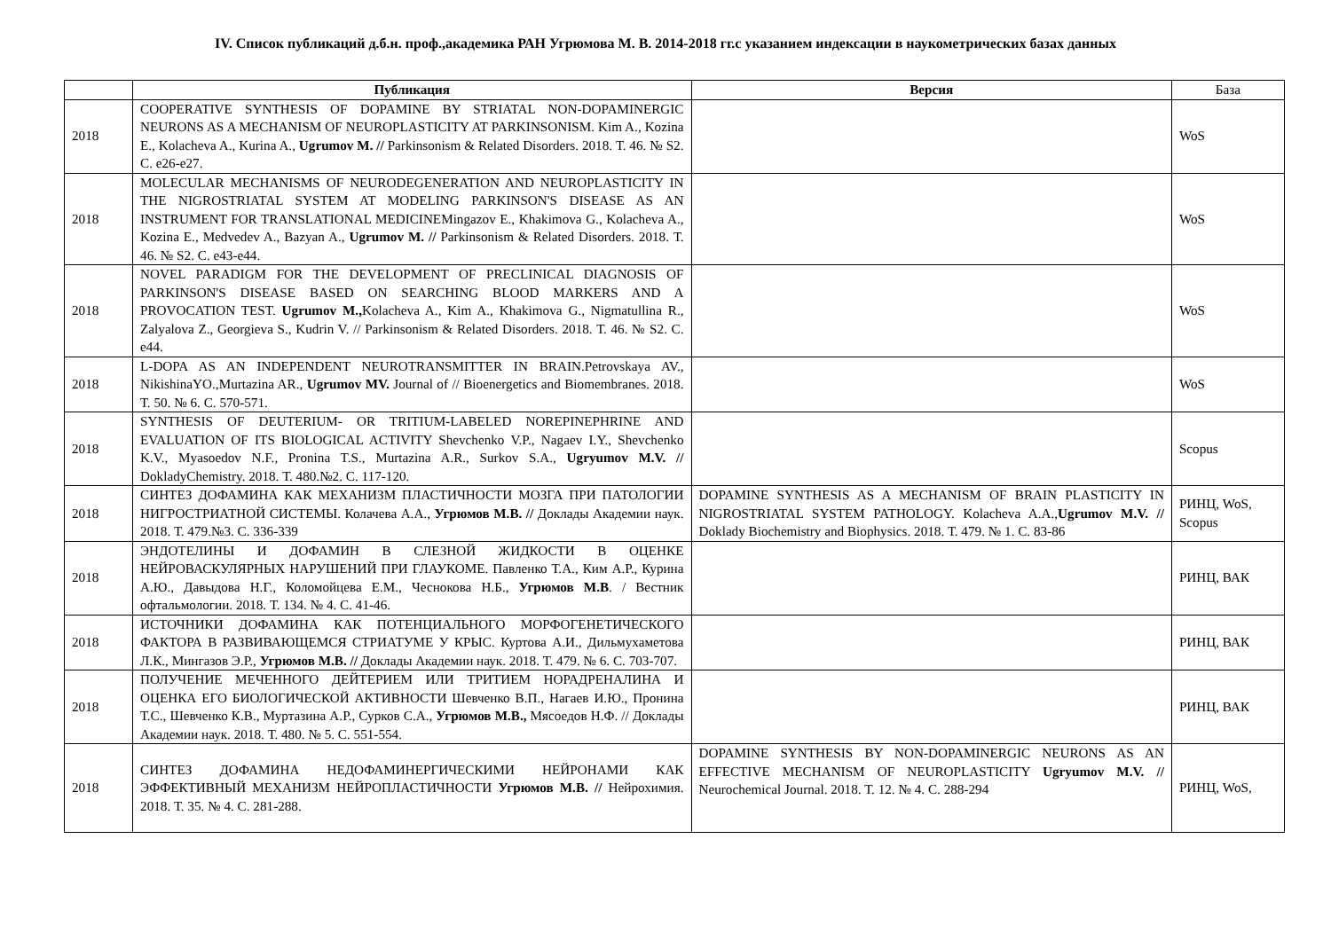IV. Список публикаций д.б.н. проф.,академика РАН Угрюмова М. В. 2014-2018 гг.с указанием индексации в наукометрических базах данных
| | Публикация | Версия | База |
| --- | --- | --- | --- |
| 2018 | COOPERATIVE SYNTHESIS OF DOPAMINE BY STRIATAL NON-DOPAMINERGIC NEURONS AS A MECHANISM OF NEUROPLASTICITY AT PARKINSONISM. Kim A., Kozina E., Kolacheva A., Kurina A., Ugrumov M. // Parkinsonism & Related Disorders. 2018. Т. 46. № S2. С. e26-e27. | | WoS |
| 2018 | MOLECULAR MECHANISMS OF NEURODEGENERATION AND NEUROPLASTICITY IN THE NIGROSTRIATAL SYSTEM AT MODELING PARKINSON'S DISEASE AS AN INSTRUMENT FOR TRANSLATIONAL MEDICINEMingazov E., Khakimova G., Kolacheva A., Kozina E., Medvedev A., Bazyan A., Ugrumov M. // Parkinsonism & Related Disorders. 2018. Т. 46. № S2. С. e43-e44. | | WoS |
| 2018 | NOVEL PARADIGM FOR THE DEVELOPMENT OF PRECLINICAL DIAGNOSIS OF PARKINSON'S DISEASE BASED ON SEARCHING BLOOD MARKERS AND A PROVOCATION TEST. Ugrumov M., Kolacheva A., Kim A., Khakimova G., Nigmatullina R., Zalyalova Z., Georgieva S., Kudrin V. // Parkinsonism & Related Disorders. 2018. Т. 46. № S2. С. e44. | | WoS |
| 2018 | L-DOPA AS AN INDEPENDENT NEUROTRANSMITTER IN BRAIN.Petrovskaya AV., NikishinaYO.,Murtazina AR., Ugrumov MV. Journal of // Bioenergetics and Biomembranes. 2018. Т. 50. № 6. С. 570-571. | | WoS |
| 2018 | SYNTHESIS OF DEUTERIUM- OR TRITIUM-LABELED NOREPINEPHRINE AND EVALUATION OF ITS BIOLOGICAL ACTIVITY Shevchenko V.P., Nagaev I.Y., Shevchenko K.V., Myasoedov N.F., Pronina T.S., Murtazina A.R., Surkov S.A., Ugryumov M.V. // DokladyChemistry. 2018. Т. 480.№2. С. 117-120. | | Scopus |
| 2018 | СИНТЕЗ ДОФАМИНА КАК МЕХАНИЗМ ПЛАСТИЧНОСТИ МОЗГА ПРИ ПАТОЛОГИИ НИГРОСТРИАТНОЙ СИСТЕМЫ. Колачева А.А., Угрюмов М.В. // Доклады Академии наук. 2018. Т. 479.№3. С. 336-339 | DOPAMINE SYNTHESIS AS A MECHANISM OF BRAIN PLASTICITY IN NIGROSTRIATAL SYSTEM PATHOLOGY. Kolacheva A.A., Ugrumov M.V. // Doklady Biochemistry and Biophysics. 2018. Т. 479. № 1. С. 83-86 | РИНЦ, WoS, Scopus |
| 2018 | ЭНДОТЕЛИНЫ И ДОФАМИН В СЛЕЗНОЙ ЖИДКОСТИ В ОЦЕНКЕ НЕЙРОВАСКУЛЯРНЫХ НАРУШЕНИЙ ПРИ ГЛАУКОМЕ. Павленко Т.А., Ким А.Р., Курина А.Ю., Давыдова Н.Г., Коломойцева Е.М., Чеснокова Н.Б., Угрюмов М.В . / Вестник офтальмологии. 2018. Т. 134. № 4. С. 41-46. | | РИНЦ, ВАК |
| 2018 | ИСТОЧНИКИ ДОФАМИНА КАК ПОТЕНЦИАЛЬНОГО МОРФОГЕНЕТИЧЕСКОГО ФАКТОРА В РАЗВИВАЮЩЕМСЯ СТРИАТУМЕ У КРЫС. Куртова А.И., Дильмухаметова Л.К., Мингазов Э.Р., Угрюмов М.В. // Доклады Академии наук. 2018. Т. 479. № 6. С. 703-707. | | РИНЦ, ВАК |
| 2018 | ПОЛУЧЕНИЕ МЕЧЕННОГО ДЕЙТЕРИЕМ ИЛИ ТРИТИЕМ НОРАДРЕНАЛИНА И ОЦЕНКА ЕГО БИОЛОГИЧЕСКОЙ АКТИВНОСТИ Шевченко В.П., Нагаев И.Ю., Пронина Т.С., Шевченко К.В., Муртазина А.Р., Сурков С.А., Угрюмов М.В., Мясоедов Н.Ф. // Доклады Академии наук. 2018. Т. 480. № 5. С. 551-554. | | РИНЦ, ВАК |
| 2018 | СИНТЕЗ ДОФАМИНА НЕДОФАМИНЕРГИЧЕСКИМИ НЕЙРОНАМИ КАК ЭФФЕКТИВНЫЙ МЕХАНИЗМ НЕЙРОПЛАСТИЧНОСТИ Угрюмов М.В. // Нейрохимия. 2018. Т. 35. № 4. С. 281-288. | DOPAMINE SYNTHESIS BY NON-DOPAMINERGIC NEURONS AS AN EFFECTIVE MECHANISM OF NEUROPLASTICITY Ugryumov M.V. // Neurochemical Journal. 2018. Т. 12. № 4. С. 288-294 | РИНЦ, WoS, |